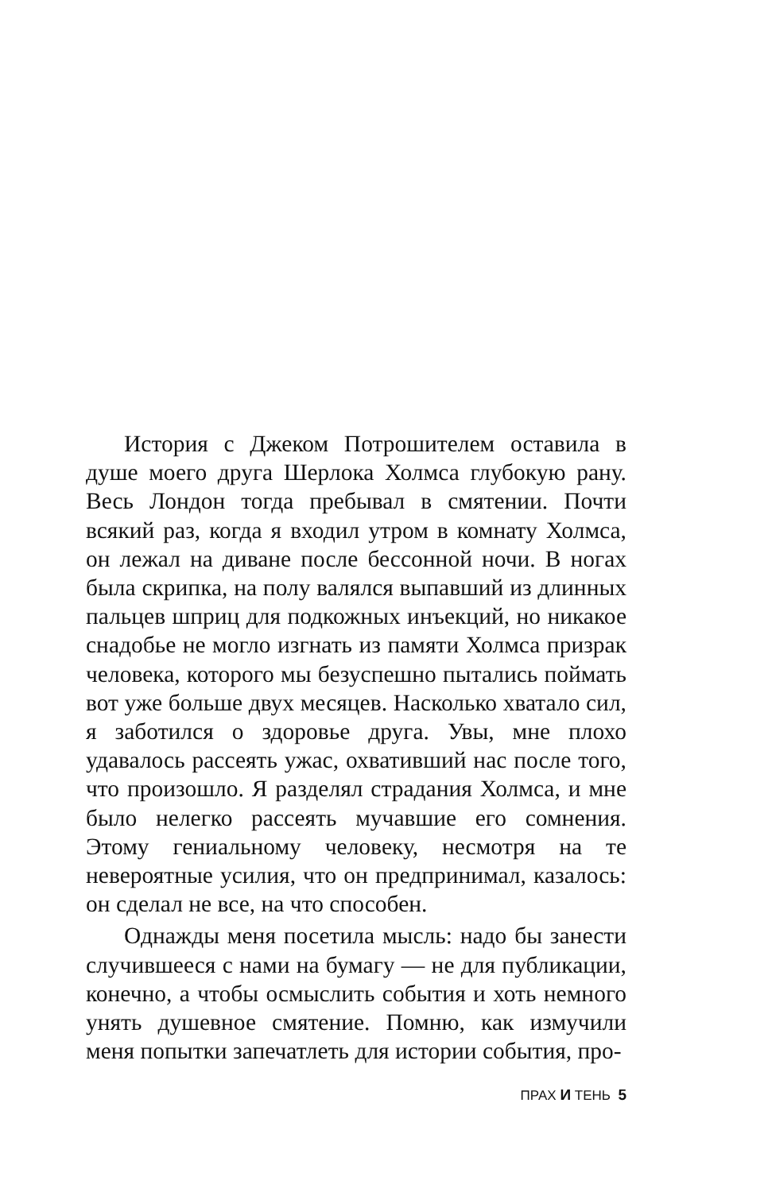История с Джеком Потрошителем оставила в душе моего друга Шерлока Холмса глубокую рану. Весь Лондон тогда пребывал в смятении. Почти всякий раз, когда я входил утром в комнату Холмса, он лежал на диване после бессонной ночи. В ногах была скрипка, на полу валялся выпавший из длинных пальцев шприц для подкожных инъекций, но никакое снадобье не могло изгнать из памяти Холмса призрак человека, которого мы безуспешно пытались поймать вот уже больше двух месяцев. Насколько хватало сил, я заботился о здоровье друга. Увы, мне плохо удавалось рассеять ужас, охвативший нас после того, что произошло. Я разделял страдания Холмса, и мне было нелегко рассеять мучавшие его сомнения. Этому гениальному человеку, несмотря на те невероятные усилия, что он предпринимал, казалось: он сделал не все, на что способен.
Однажды меня посетила мысль: надо бы занести случившееся с нами на бумагу — не для публикации, конечно, а чтобы осмыслить события и хоть немного унять душевное смятение. Помню, как измучили меня попытки запечатлеть для истории события, про-
ПРАХ И ТЕНЬ 5